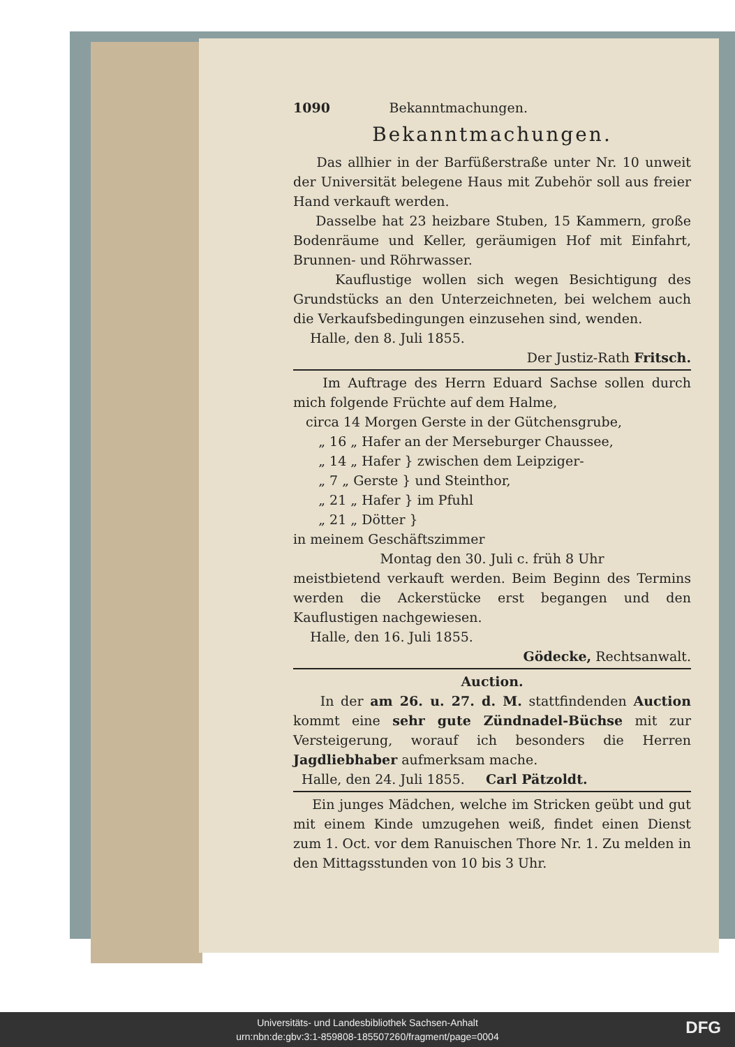1090 Bekanntmachungen.
Bekanntmachungen.
Das allhier in der Barfüßerstraße unter Nr. 10 unweit der Universität belegene Haus mit Zubehör soll aus freier Hand verkauft werden.
Dasselbe hat 23 heizbare Stuben, 15 Kammern, große Bodenräume und Keller, geräumigen Hof mit Einfahrt, Brunnen- und Röhrwasser.
Kauflustige wollen sich wegen Besichtigung des Grundstücks an den Unterzeichneten, bei welchem auch die Verkaufsbedingungen einzusehen sind, wenden.
Halle, den 8. Juli 1855.
Der Justiz-Rath Fritsch.
Im Auftrage des Herrn Eduard Sachse sollen durch mich folgende Früchte auf dem Halme,
circa 14 Morgen Gerste in der Gütchensgrube,
„ 16 „ Hafer an der Merseburger Chaussee,
„ 14 „ Hafer } zwischen dem Leipziger-
„ 7 „ Gerste } und Steinthor,
„ 21 „ Hafer } im Pfuhl
„ 21 „ Dötter }
in meinem Geschäftszimmer
Montag den 30. Juli c. früh 8 Uhr
meistbietend verkauft werden. Beim Beginn des Termins werden die Ackerstücke erst begangen und den Kauflustigen nachgewiesen.
Halle, den 16. Juli 1855.
Gödecke, Rechtsanwalt.
Auction.
In der am 26. u. 27. d. M. stattfindenden Auction kommt eine sehr gute Zündnadel-Büchse mit zur Versteigerung, worauf ich besonders die Herren Jagdliebhaber aufmerksam mache.
Halle, den 24. Juli 1855. Carl Pätzoldt.
Ein junges Mädchen, welche im Stricken geübt und gut mit einem Kinde umzugehen weiß, findet einen Dienst zum 1. Oct. vor dem Ranuischen Thore Nr. 1. Zu melden in den Mittagsstunden von 10 bis 3 Uhr.
Universitäts- und Landesbibliothek Sachsen-Anhalt
urn:nbn:de:gbv:3:1-859808-185507260/fragment/page=0004
DFG